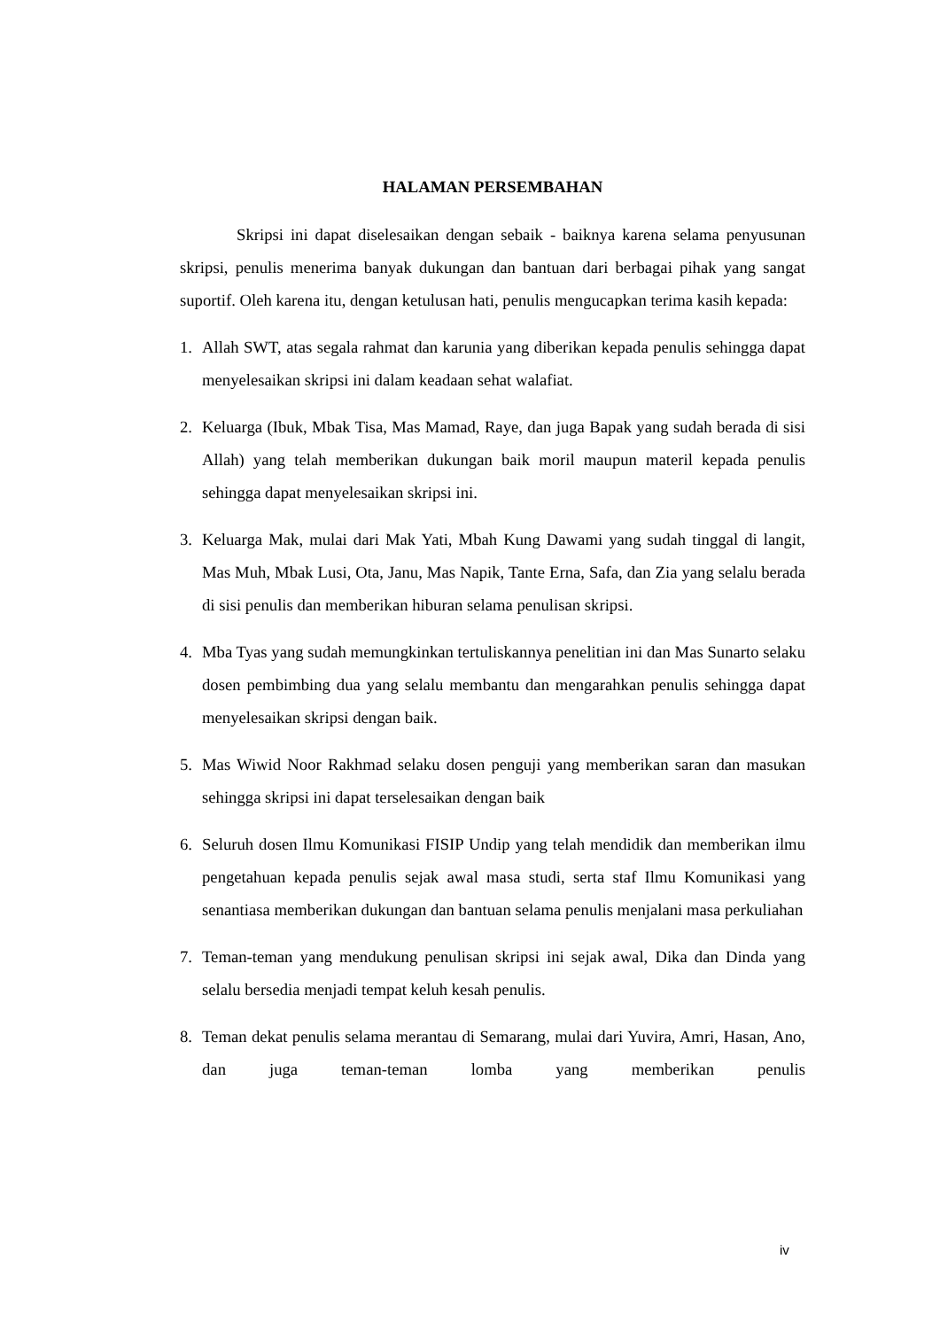HALAMAN PERSEMBAHAN
Skripsi ini dapat diselesaikan dengan sebaik - baiknya karena selama penyusunan skripsi, penulis menerima banyak dukungan dan bantuan dari berbagai pihak yang sangat suportif. Oleh karena itu, dengan ketulusan hati, penulis mengucapkan terima kasih kepada:
1. Allah SWT, atas segala rahmat dan karunia yang diberikan kepada penulis sehingga dapat menyelesaikan skripsi ini dalam keadaan sehat walafiat.
2. Keluarga (Ibuk, Mbak Tisa, Mas Mamad, Raye, dan juga Bapak yang sudah berada di sisi Allah) yang telah memberikan dukungan baik moril maupun materil kepada penulis sehingga dapat menyelesaikan skripsi ini.
3. Keluarga Mak, mulai dari Mak Yati, Mbah Kung Dawami yang sudah tinggal di langit, Mas Muh, Mbak Lusi, Ota, Janu, Mas Napik, Tante Erna, Safa, dan Zia yang selalu berada di sisi penulis dan memberikan hiburan selama penulisan skripsi.
4. Mba Tyas yang sudah memungkinkan tertuliskannya penelitian ini dan Mas Sunarto selaku dosen pembimbing dua yang selalu membantu dan mengarahkan penulis sehingga dapat menyelesaikan skripsi dengan baik.
5. Mas Wiwid Noor Rakhmad selaku dosen penguji yang memberikan saran dan masukan sehingga skripsi ini dapat terselesaikan dengan baik
6. Seluruh dosen Ilmu Komunikasi FISIP Undip yang telah mendidik dan memberikan ilmu pengetahuan kepada penulis sejak awal masa studi, serta staf Ilmu Komunikasi yang senantiasa memberikan dukungan dan bantuan selama penulis menjalani masa perkuliahan
7. Teman-teman yang mendukung penulisan skripsi ini sejak awal, Dika dan Dinda yang selalu bersedia menjadi tempat keluh kesah penulis.
8. Teman dekat penulis selama merantau di Semarang, mulai dari Yuvira, Amri, Hasan, Ano, dan juga teman-teman lomba yang memberikan penulis
iv